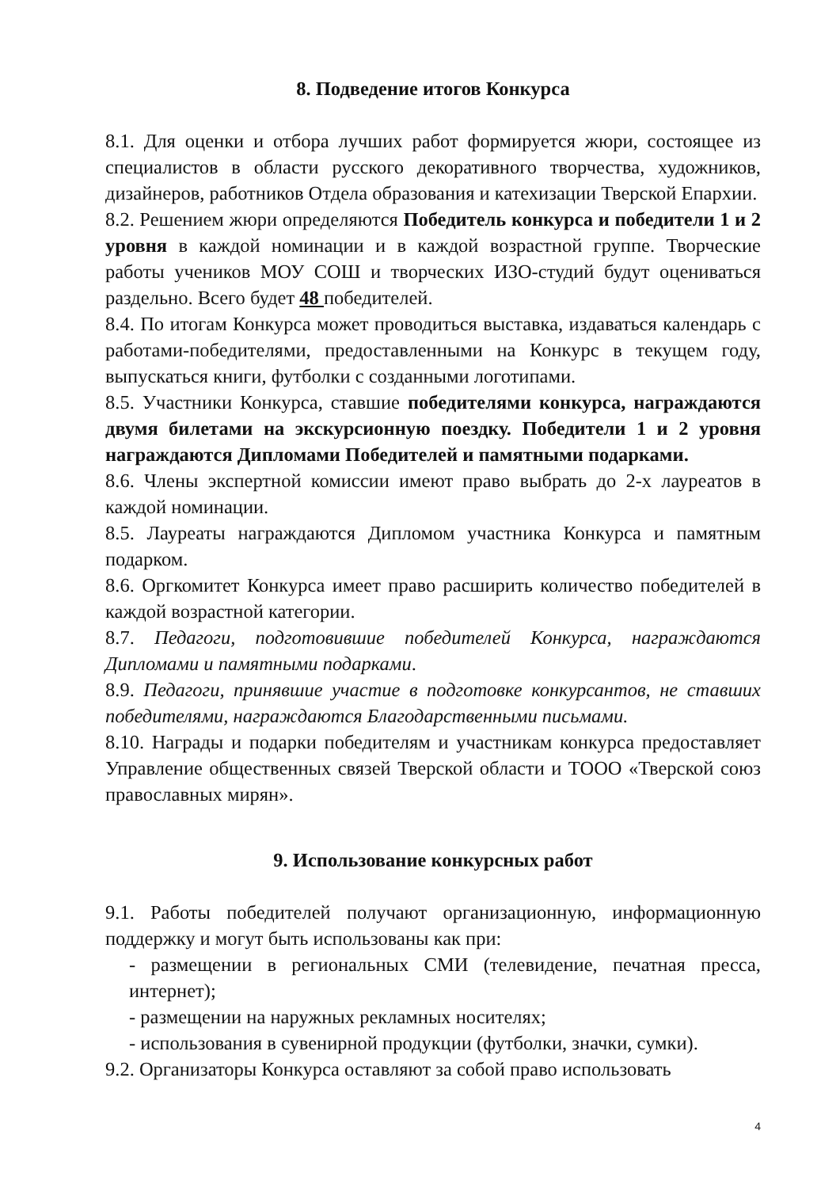8. Подведение итогов Конкурса
8.1. Для оценки и отбора лучших работ формируется жюри, состоящее из специалистов в области русского декоративного творчества, художников, дизайнеров, работников Отдела образования и катехизации Тверской Епархии.
8.2. Решением жюри определяются Победитель конкурса и победители 1 и 2 уровня в каждой номинации и в каждой возрастной группе. Творческие работы учеников МОУ СОШ и творческих ИЗО-студий будут оцениваться раздельно. Всего будет 48 победителей.
8.4. По итогам Конкурса может проводиться выставка, издаваться календарь с работами-победителями, предоставленными на Конкурс в текущем году, выпускаться книги, футболки с созданными логотипами.
8.5. Участники Конкурса, ставшие победителями конкурса, награждаются двумя билетами на экскурсионную поездку. Победители 1 и 2 уровня награждаются Дипломами Победителей и памятными подарками.
8.6. Члены экспертной комиссии имеют право выбрать до 2-х лауреатов в каждой номинации.
8.5. Лауреаты награждаются Дипломом участника Конкурса и памятным подарком.
8.6. Оргкомитет Конкурса имеет право расширить количество победителей в каждой возрастной категории.
8.7. Педагоги, подготовившие победителей Конкурса, награждаются Дипломами и памятными подарками.
8.9. Педагоги, принявшие участие в подготовке конкурсантов, не ставших победителями, награждаются Благодарственными письмами.
8.10. Награды и подарки победителям и участникам конкурса предоставляет Управление общественных связей Тверской области и ТООО «Тверской союз православных мирян».
9. Использование конкурсных работ
9.1. Работы победителей получают организационную, информационную поддержку и могут быть использованы как при:
- размещении в региональных СМИ (телевидение, печатная пресса, интернет);
- размещении на наружных рекламных носителях;
- использования в сувенирной продукции (футболки, значки, сумки).
9.2. Организаторы Конкурса оставляют за собой право использовать
4